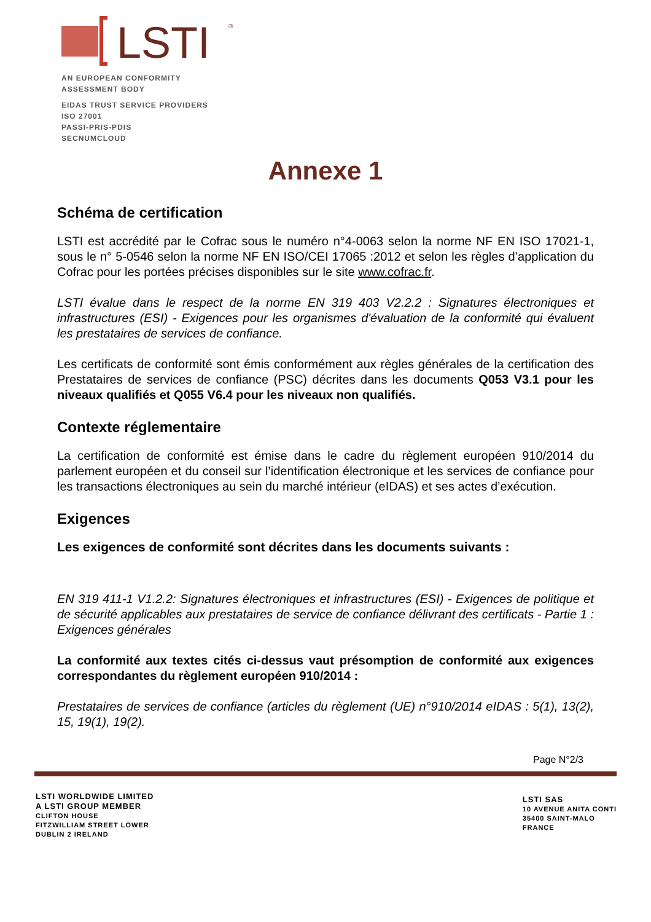LSTI
®
AN EUROPEAN CONFORMITY
ASSESSMENT BODY
EIDAS TRUST SERVICE PROVIDERS
ISO 27001
PASSI-PRIS-PDIS
SECNUMCLOUD
Annexe 1
Schéma de certification
LSTI est accrédité par le Cofrac sous le numéro n°4-0063 selon la norme NF EN ISO 17021-1, sous le n° 5-0546 selon la norme NF EN ISO/CEI 17065 :2012 et selon les règles d’application du Cofrac pour les portées précises disponibles sur le site www.cofrac.fr.
LSTI évalue dans le respect de la norme EN 319 403 V2.2.2 : Signatures électroniques et infrastructures (ESI) - Exigences pour les organismes d'évaluation de la conformité qui évaluent les prestataires de services de confiance.
Les certificats de conformité sont émis conformément aux règles générales de la certification des Prestataires de services de confiance (PSC) décrites dans les documents Q053 V3.1 pour les niveaux qualifiés et Q055 V6.4 pour les niveaux non qualifiés.
Contexte réglementaire
La certification de conformité est émise dans le cadre du règlement européen 910/2014 du parlement européen et du conseil sur l’identification électronique et les services de confiance pour les transactions électroniques au sein du marché intérieur (eIDAS) et ses actes d’exécution.
Exigences
Les exigences de conformité sont décrites dans les documents suivants :
EN 319 411-1 V1.2.2: Signatures électroniques et infrastructures (ESI) - Exigences de politique et de sécurité applicables aux prestataires de service de confiance délivrant des certificats - Partie 1 : Exigences générales
La conformité aux textes cités ci-dessus vaut présomption de conformité aux exigences correspondantes du règlement européen 910/2014 :
Prestataires de services de confiance (articles du règlement (UE) n°910/2014 eIDAS : 5(1), 13(2), 15, 19(1), 19(2).
Page N°2/3
LSTI WORLDWIDE LIMITED
A LSTI GROUP MEMBER
CLIFTON HOUSE
FITZWILLIAM STREET LOWER
DUBLIN 2 IRELAND
LSTI SAS
10 AVENUE ANITA CONTI
35400 SAINT-MALO
FRANCE